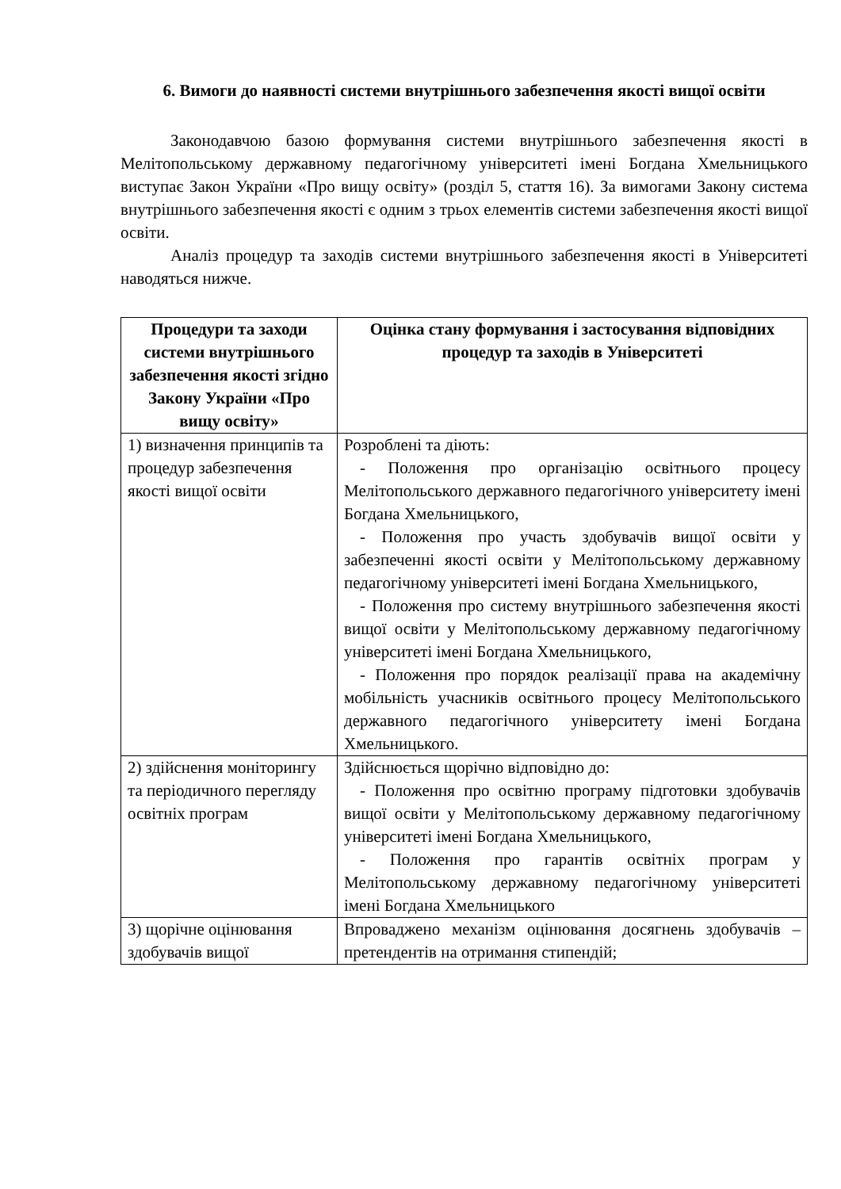6. Вимоги до наявності системи внутрішнього забезпечення якості вищої освіти
Законодавчою базою формування системи внутрішнього забезпечення якості в Мелітопольському державному педагогічному університеті імені Богдана Хмельницького виступає Закон України «Про вищу освіту» (розділ 5, стаття 16). За вимогами Закону система внутрішнього забезпечення якості є одним з трьох елементів системи забезпечення якості вищої освіти.
Аналіз процедур та заходів системи внутрішнього забезпечення якості в Університеті наводяться нижче.
| Процедури та заходи системи внутрішнього забезпечення якості згідно Закону України «Про вищу освіту» | Оцінка стану формування і застосування відповідних процедур та заходів в Університеті |
| --- | --- |
| 1) визначення принципів та процедур забезпечення якості вищої освіти | Розроблені та діють: - Положення про організацію освітнього процесу Мелітопольського державного педагогічного університету імені Богдана Хмельницького, - Положення про участь здобувачів вищої освіти у забезпеченні якості освіти у Мелітопольському державному педагогічному університеті імені Богдана Хмельницького, - Положення про систему внутрішнього забезпечення якості вищої освіти у Мелітопольському державному педагогічному університеті імені Богдана Хмельницького, - Положення про порядок реалізації права на академічну мобільність учасників освітнього процесу Мелітопольського державного педагогічного університету імені Богдана Хмельницького. |
| 2) здійснення моніторингу та періодичного перегляду освітніх програм | Здійснюється щорічно відповідно до: - Положення про освітню програму підготовки здобувачів вищої освіти у Мелітопольському державному педагогічному університеті імені Богдана Хмельницького, - Положення про гарантів освітніх програм у Мелітопольському державному педагогічному університеті імені Богдана Хмельницького |
| 3) щорічне оцінювання здобувачів вищої | Впроваджено механізм оцінювання досягнень здобувачів – претендентів на отримання стипендій; |